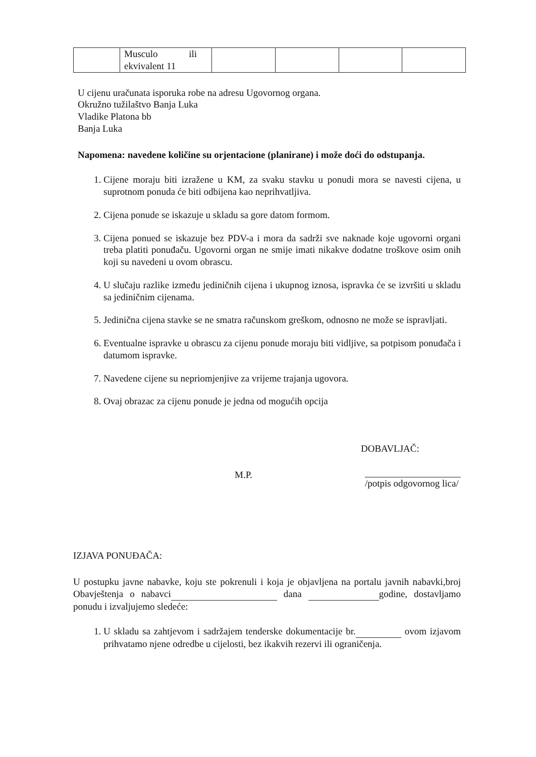| | Musculo ili ekvivalent 11 | | | | |
U cijenu uračunata isporuka robe na adresu Ugovornog organa.
Okružno tužilaštvo Banja Luka
Vladike Platona bb
Banja Luka
Napomena: navedene količine su orjentacione (planirane) i može doći do odstupanja.
1. Cijene moraju biti izražene u KM, za svaku stavku u ponudi mora se navesti cijena, u suprotnom ponuda će biti odbijena kao neprihvatljiva.
2. Cijena ponude se iskazuje u skladu sa gore datom formom.
3. Cijena ponued se iskazuje bez PDV-a i mora da sadrži sve naknade koje ugovorni organi treba platiti ponuđaču. Ugovorni organ ne smije imati nikakve dodatne troškove osim onih koji su navedeni u ovom obrascu.
4. U slučaju razlike između jediničnih cijena i ukupnog iznosa, ispravka će se izvršiti u skladu sa jediničnim cijenama.
5. Jedinična cijena stavke se ne smatra računskom greškom, odnosno ne može se ispravljati.
6. Eventualne ispravke u obrascu za cijenu ponude moraju biti vidljive, sa potpisom ponuđača i datumom ispravke.
7. Navedene cijene su nepriomjenjive za vrijeme trajanja ugovora.
8. Ovaj obrazac za cijenu ponude je jedna od mogućih opcija
DOBAVLJAČ:
M.P.
/potpis odgovornog lica/
IZJAVA PONUĐAČA:
U postupku javne nabavke, koju ste pokrenuli i koja je objavljena na portalu javnih nabavki,broj Obavještenja o nabavci dana godine, dostavljamo ponudu i izvaljujemo sledeće:
1. U skladu sa zahtjevom i sadržajem tenderske dokumentacije br. ovom izjavom prihvatamo njene odredbe u cijelosti, bez ikakvih rezervi ili ograničenja.